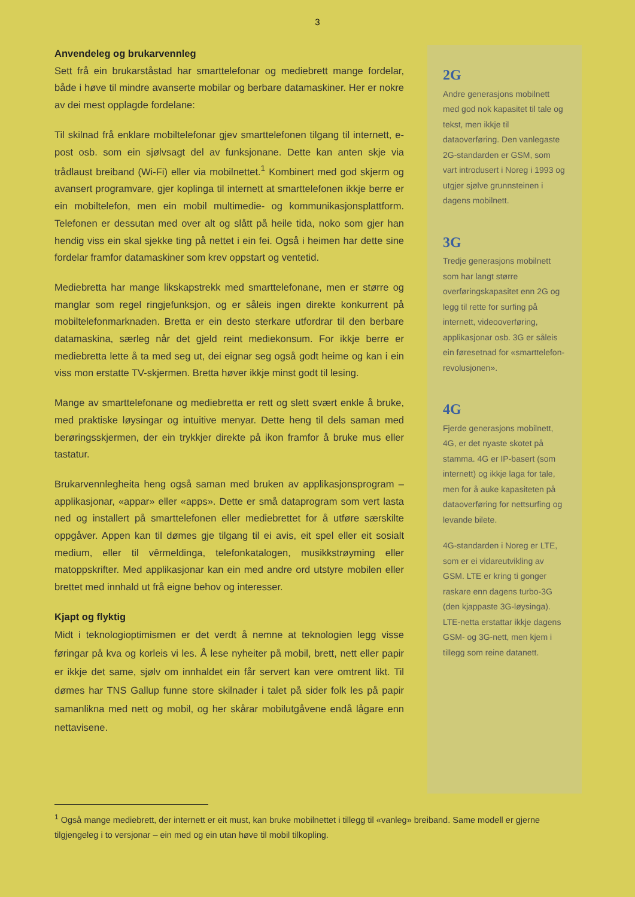3
Anvendeleg og brukarvennleg
Sett frå ein brukarståstad har smarttelefonar og mediebrett mange fordelar, både i høve til mindre avanserte mobilar og berbare datamaskiner. Her er nokre av dei mest opplagde fordelane:
Til skilnad frå enklare mobiltelefonar gjev smarttelefonen tilgang til internett, e-post osb. som ein sjølvsagt del av funksjonane. Dette kan anten skje via trådlaust breiband (Wi-Fi) eller via mobilnettet.<sup>1</sup> Kombinert med god skjerm og avansert programvare, gjer koplinga til internett at smarttelefonen ikkje berre er ein mobiltelefon, men ein mobil multimedie- og kommunikasjonsplattform. Telefonen er dessutan med over alt og slått på heile tida, noko som gjer han hendig viss ein skal sjekke ting på nettet i ein fei. Også i heimen har dette sine fordelar framfor datamaskiner som krev oppstart og ventetid.
Mediebretta har mange likskapstrekk med smarttelefonane, men er større og manglar som regel ringjefunksjon, og er såleis ingen direkte konkurrent på mobiltelefonmarknaden. Bretta er ein desto sterkare utfordrar til den berbare datamaskina, særleg når det gjeld reint mediekonsum. For ikkje berre er mediebretta lette å ta med seg ut, dei eignar seg også godt heime og kan i ein viss mon erstatte TV-skjermen. Bretta høver ikkje minst godt til lesing.
Mange av smarttelefonane og mediebretta er rett og slett svært enkle å bruke, med praktiske løysingar og intuitive menyar. Dette heng til dels saman med berøringsskjermen, der ein trykkjer direkte på ikon framfor å bruke mus eller tastatur.
Brukarvennlegheita heng også saman med bruken av applikasjonsprogram – applikasjonar, «appar» eller «apps». Dette er små dataprogram som vert lasta ned og installert på smarttelefonen eller mediebrettet for å utføre særskilte oppgåver. Appen kan til dømes gje tilgang til ei avis, eit spel eller eit sosialt medium, eller til vêrmeldinga, telefonkatalogen, musikkstrøyming eller matoppskrifter. Med applikasjonar kan ein med andre ord utstyre mobilen eller brettet med innhald ut frå eigne behov og interesser.
Kjapt og flyktig
Midt i teknologioptimismen er det verdt å nemne at teknologien legg visse føringar på kva og korleis vi les. Å lese nyheiter på mobil, brett, nett eller papir er ikkje det same, sjølv om innhaldet ein får servert kan vere omtrent likt. Til dømes har TNS Gallup funne store skilnader i talet på sider folk les på papir samanlikna med nett og mobil, og her skårar mobilutgåvene endå lågare enn nettavisene.
2G
Andre generasjons mobilnett med god nok kapasitet til tale og tekst, men ikkje til dataoverføring. Den vanlegaste 2G-standarden er GSM, som vart introdusert i Noreg i 1993 og utgjer sjølve grunnsteinen i dagens mobilnett.
3G
Tredje generasjons mobilnett som har langt større overføringskapasitet enn 2G og legg til rette for surfing på internett, videooverføring, applikasjonar osb. 3G er såleis ein føresetnad for «smarttelefon-revolusjonen».
4G
Fjerde generasjons mobilnett, 4G, er det nyaste skotet på stamma. 4G er IP-basert (som internett) og ikkje laga for tale, men for å auke kapasiteten på dataoverføring for nettsurfing og levande bilete.
4G-standarden i Noreg er LTE, som er ei vidareutvikling av GSM. LTE er kring ti gonger raskare enn dagens turbo-3G (den kjappaste 3G-løysinga). LTE-netta erstattar ikkje dagens GSM- og 3G-nett, men kjem i tillegg som reine datanett.
<sup>1</sup> Også mange mediebrett, der internett er eit must, kan bruke mobilnettet i tillegg til «vanleg» breiband. Same modell er gjerne tilgjengeleg i to versjonar – ein med og ein utan høve til mobil tilkopling.